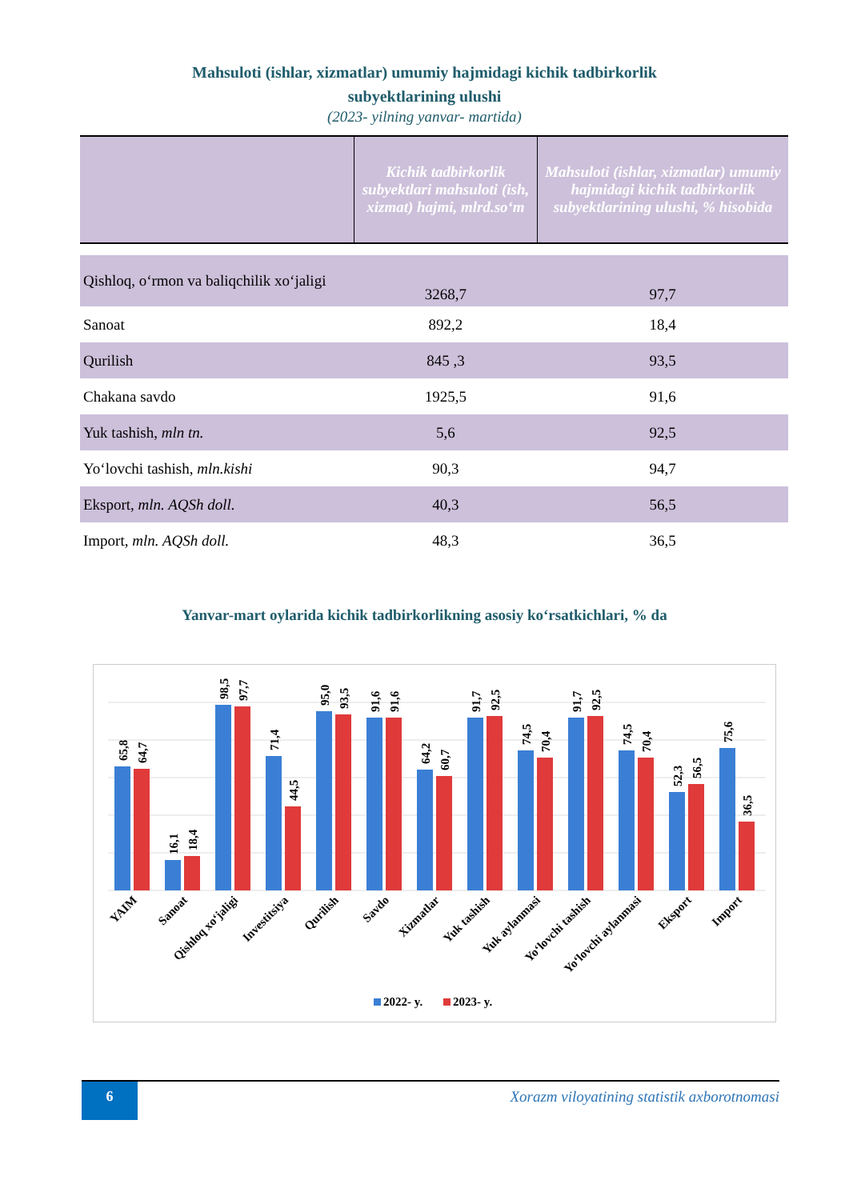Mahsuloti (ishlar, xizmatlar) umumiy hajmidagi kichik tadbirkorlik
subyektlarining ulushi
(2023- yilning yanvar- martida)
| | Kichik tadbirkorlik subyektlari mahsuloti (ish, xizmat) hajmi, mlrd.so‘m | Mahsuloti (ishlar, xizmatlar) umumiy hajmidagi kichik tadbirkorlik subyektlarining ulushi, % hisobida |
| --- | --- | --- |
| Qishloq, o‘rmon va baliqchilik xo‘jaligi | 3268,7 | 97,7 |
| Sanoat | 892,2 | 18,4 |
| Qurilish | 845 ,3 | 93,5 |
| Chakana savdo | 1925,5 | 91,6 |
| Yuk tashish, mln tn. | 5,6 | 92,5 |
| Yo‘lovchi tashish, mln.kishi | 90,3 | 94,7 |
| Eksport, mln. AQSh doll. | 40,3 | 56,5 |
| Import, mln. AQSh doll. | 48,3 | 36,5 |
Yanvar-mart oylarida kichik tadbirkorlikning asosiy ko‘rsatkichlari, % da
65,8
64,7
16,1
18,4
98,5
97,7
71,4
44,5
95,0
93,5
91,6
91,6
64,2
60,7
91,7
92,5
74,5
70,4
91,7
92,5
74,5
70,4
52,3
56,5
75,6
36,5
YAIM
Sanoat
Qishloq xo‘jaligi
Investitsiya
Qurilish
Savdo
Xizmatlar
Yuk tashish
Yuk aylanmasi
Yo‘lovchi tashish
Yo‘lovchi aylanmasi
Eksport
Import
2022- y.
2023- y.
6
Xorazm viloyatining statistik axborotnomasi